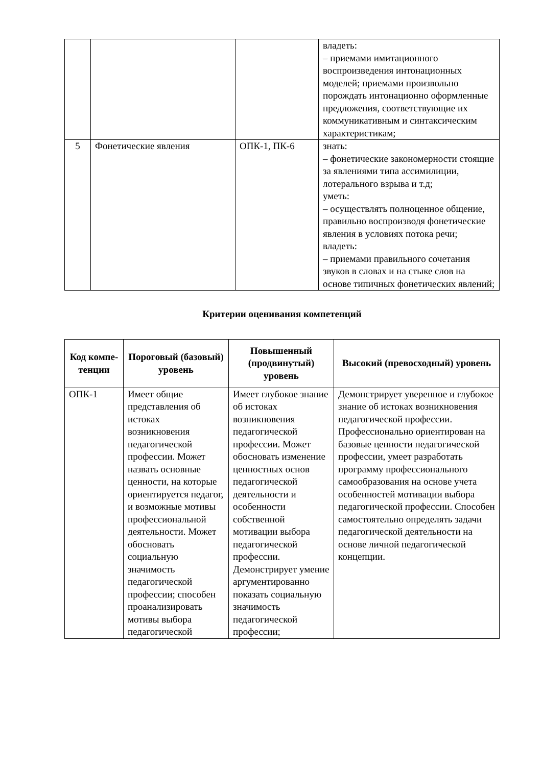| | | | владеть: – приемами имитационного воспроизведения интонационных моделей; приемами произвольно порождать интонационно оформленные предложения, соответствующие их коммуникативным и синтаксическим характеристикам; |
| 5 | Фонетические явления | ОПК-1, ПК-6 | знать: – фонетические закономерности стоящие за явлениями типа ассимилиции, лотерального взрыва и т.д; уметь: – осуществлять полноценное общение, правильно воспроизводя фонетические явления в условиях потока речи; владеть: – приемами правильного сочетания звуков в словах и на стыке слов на основе типичных фонетических явлений; |
Критерии оценивания компетенций
| Код компе-тенции | Пороговый (базовый) уровень | Повышенный (продвинутый) уровень | Высокий (превосходный) уровень |
| --- | --- | --- | --- |
| ОПК-1 | Имеет общие представления об истоках возникновения педагогической профессии. Может назвать основные ценности, на которые ориентируется педагог, и возможные мотивы профессиональной деятельности. Может обосновать социальную значимость педагогической профессии; способен проанализировать мотивы выбора педагогической | Имеет глубокое знание об истоках возникновения педагогической профессии. Может обосновать изменение ценностных основ педагогической деятельности и особенности собственной мотивации выбора педагогической профессии. Демонстрирует умение аргументированно показать социальную значимость педагогической профессии; | Демонстрирует уверенное и глубокое знание об истоках возникновения педагогической профессии. Профессионально ориентирован на базовые ценности педагогической профессии, умеет разработать программу профессионального самообразования на основе учета особенностей мотивации выбора педагогической профессии. Способен самостоятельно определять задачи педагогической деятельности на основе личной педагогической концепции. |